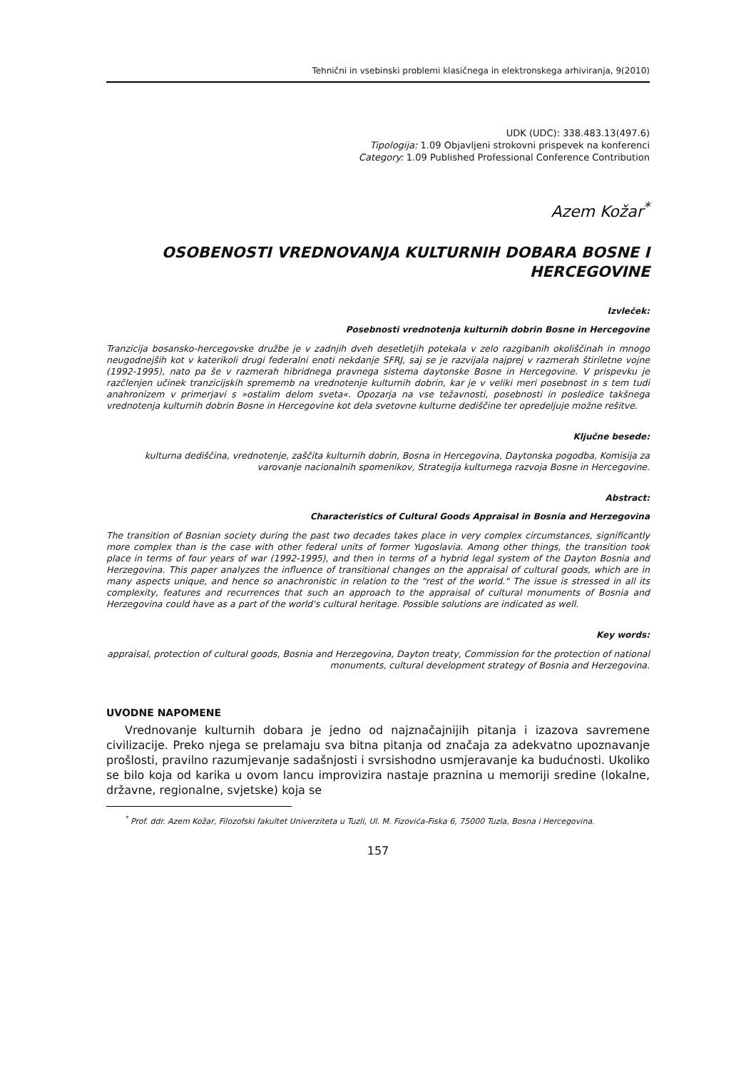Tehnični in vsebinski problemi klasičnega in elektronskega arhiviranja, 9(2010)
UDK (UDC): 338.483.13(497.6)
Tipologija: 1.09 Objavljeni strokovni prispevek na konferenci
Category: 1.09 Published Professional Conference Contribution
Azem Kožar<sup>*</sup>
OSOBENOSTI VREDNOVANJA KULTURNIH DOBARA BOSNE I HERCEGOVINE
Izvleček:
Posebnosti vrednotenja kulturnih dobrin Bosne in Hercegovine
Tranzicija bosansko-hercegovske družbe je v zadnjih dveh desetletjih potekala v zelo razgibanih okoliščinah in mnogo neugodnejših kot v katerikoli drugi federalni enoti nekdanje SFRJ, saj se je razvijala najprej v razmerah štiriletne vojne (1992-1995), nato pa še v razmerah hibridnega pravnega sistema daytonske Bosne in Hercegovine. V prispevku je razčlenjen učinek tranzicijskih sprememb na vrednotenje kulturnih dobrin, kar je v veliki meri posebnost in s tem tudi anahronizem v primerjavi s »ostalim delom sveta«. Opozarja na vse težavnosti, posebnosti in posledice takšnega vrednotenja kulturnih dobrin Bosne in Hercegovine kot dela svetovne kulturne dediščine ter opredeljuje možne rešitve.
Ključne besede:
kulturna dediščina, vrednotenje, zaščita kulturnih dobrin, Bosna in Hercegovina, Daytonska pogodba, Komisija za varovanje nacionalnih spomenikov, Strategija kulturnega razvoja Bosne in Hercegovine.
Abstract:
Characteristics of Cultural Goods Appraisal in Bosnia and Herzegovina
The transition of Bosnian society during the past two decades takes place in very complex circumstances, significantly more complex than is the case with other federal units of former Yugoslavia. Among other things, the transition took place in terms of four years of war (1992-1995), and then in terms of a hybrid legal system of the Dayton Bosnia and Herzegovina. This paper analyzes the influence of transitional changes on the appraisal of cultural goods, which are in many aspects unique, and hence so anachronistic in relation to the "rest of the world." The issue is stressed in all its complexity, features and recurrences that such an approach to the appraisal of cultural monuments of Bosnia and Herzegovina could have as a part of the world's cultural heritage. Possible solutions are indicated as well.
Key words:
appraisal, protection of cultural goods, Bosnia and Herzegovina, Dayton treaty, Commission for the protection of national monuments, cultural development strategy of Bosnia and Herzegovina.
UVODNE NAPOMENE
Vrednovanje kulturnih dobara je jedno od najznačajnijih pitanja i izazova savremene civilizacije. Preko njega se prelamaju sva bitna pitanja od značaja za adekvatno upoznavanje prošlosti, pravilno razumjevanje sadašnjosti i svrsishodno usmjeravanje ka budućnosti. Ukoliko se bilo koja od karika u ovom lancu improvizira nastaje praznina u memoriji sredine (lokalne, državne, regionalne, svjetske) koja se
<sup>*</sup> Prof. ddr. Azem Kožar, Filozofski fakultet Univerziteta u Tuzli, Ul. M. Fizovića-Fiska 6, 75000 Tuzla, Bosna i Hercegovina.
157